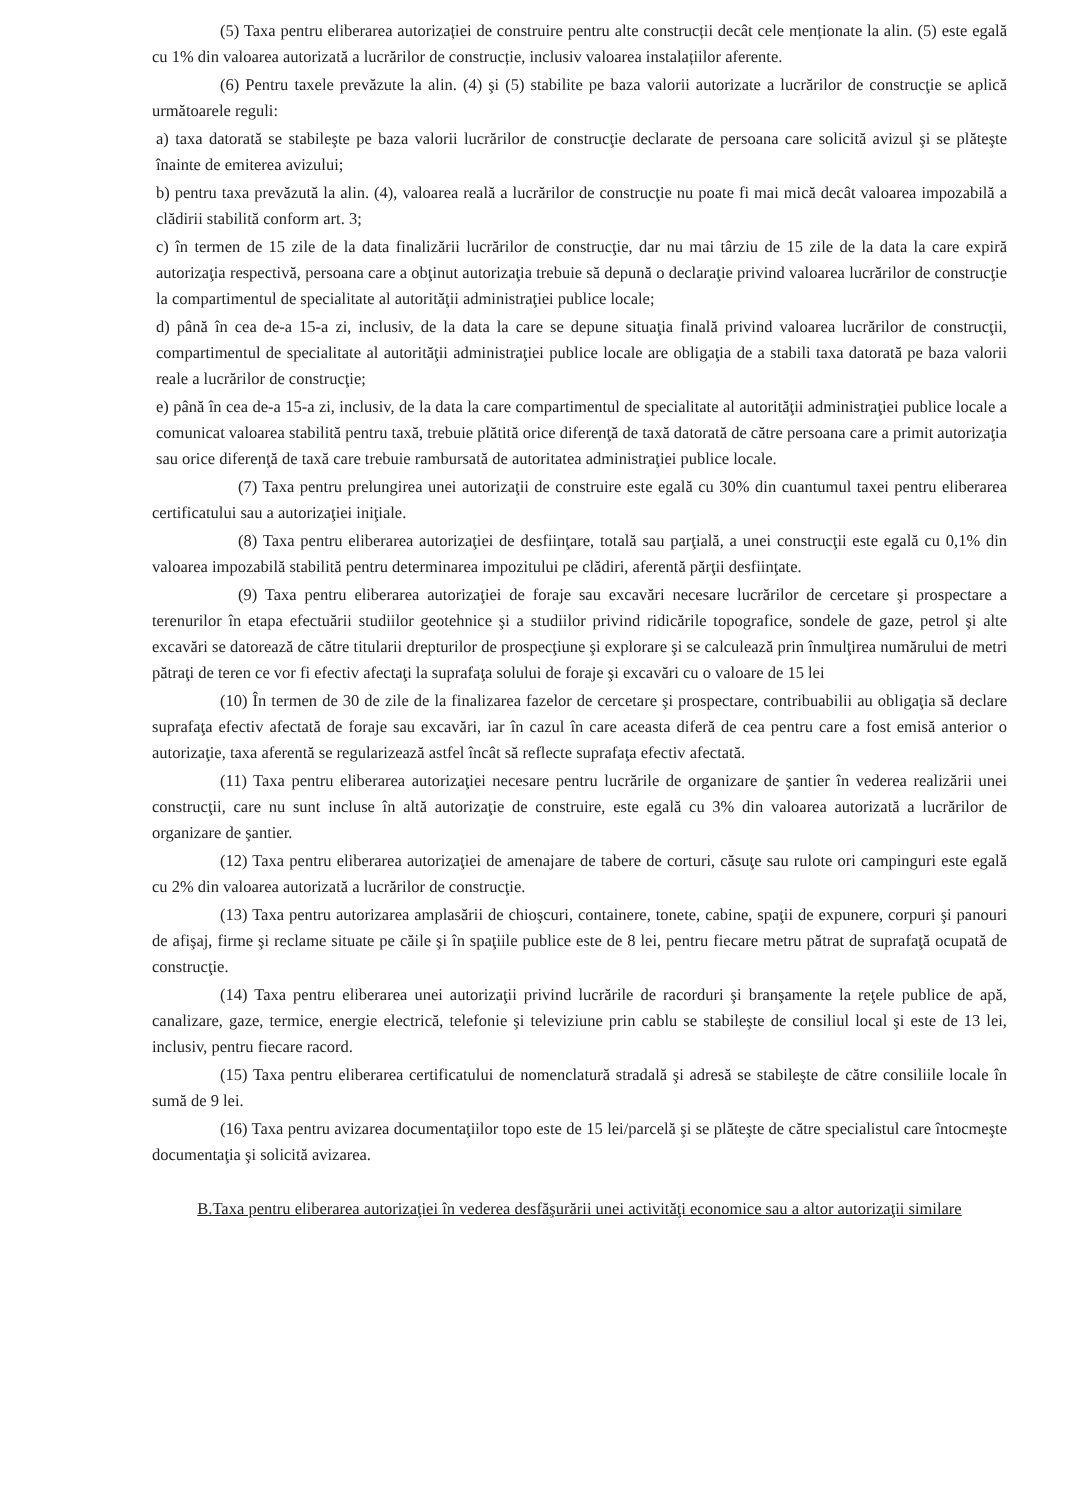(5) Taxa pentru eliberarea autorizației de construire pentru alte construcții decât cele menționate la alin. (5) este egală cu 1% din valoarea autorizată a lucrărilor de construcție, inclusiv valoarea instalațiilor aferente.
(6) Pentru taxele prevăzute la alin. (4) şi (5) stabilite pe baza valorii autorizate a lucrărilor de construcţie se aplică următoarele reguli:
a) taxa datorată se stabileşte pe baza valorii lucrărilor de construcţie declarate de persoana care solicită avizul şi se plăteşte înainte de emiterea avizului;
b) pentru taxa prevăzută la alin. (4), valoarea reală a lucrărilor de construcţie nu poate fi mai mică decât valoarea impozabilă a clădirii stabilită conform art. 3;
c) în termen de 15 zile de la data finalizării lucrărilor de construcţie, dar nu mai târziu de 15 zile de la data la care expiră autorizaţia respectivă, persoana care a obţinut autorizaţia trebuie să depună o declaraţie privind valoarea lucrărilor de construcţie la compartimentul de specialitate al autorităţii administraţiei publice locale;
d) până în cea de-a 15-a zi, inclusiv, de la data la care se depune situaţia finală privind valoarea lucrărilor de construcţii, compartimentul de specialitate al autorităţii administraţiei publice locale are obligaţia de a stabili taxa datorată pe baza valorii reale a lucrărilor de construcţie;
e) până în cea de-a 15-a zi, inclusiv, de la data la care compartimentul de specialitate al autorităţii administraţiei publice locale a comunicat valoarea stabilită pentru taxă, trebuie plătită orice diferenţă de taxă datorată de către persoana care a primit autorizaţia sau orice diferenţă de taxă care trebuie rambursată de autoritatea administraţiei publice locale.
(7) Taxa pentru prelungirea unei autorizaţii de construire este egală cu 30% din cuantumul taxei pentru eliberarea certificatului sau a autorizaţiei iniţiale.
(8) Taxa pentru eliberarea autorizaţiei de desfiinţare, totală sau parţială, a unei construcţii este egală cu 0,1% din valoarea impozabilă stabilită pentru determinarea impozitului pe clădiri, aferentă părţii desfiinţate.
(9) Taxa pentru eliberarea autorizaţiei de foraje sau excavări necesare lucrărilor de cercetare şi prospectare a terenurilor în etapa efectuării studiilor geotehnice şi a studiilor privind ridicările topografice, sondele de gaze, petrol şi alte excavări se datorează de către titularii drepturilor de prospecţiune şi explorare şi se calculează prin înmulţirea numărului de metri pătraţi de teren ce vor fi efectiv afectaţi la suprafaţa solului de foraje şi excavări cu o valoare de 15 lei
(10) În termen de 30 de zile de la finalizarea fazelor de cercetare şi prospectare, contribuabilii au obligaţia să declare suprafaţa efectiv afectată de foraje sau excavări, iar în cazul în care aceasta diferă de cea pentru care a fost emisă anterior o autorizaţie, taxa aferentă se regularizează astfel încât să reflecte suprafaţa efectiv afectată.
(11) Taxa pentru eliberarea autorizaţiei necesare pentru lucrările de organizare de şantier în vederea realizării unei construcţii, care nu sunt incluse în altă autorizaţie de construire, este egală cu 3% din valoarea autorizată a lucrărilor de organizare de şantier.
(12) Taxa pentru eliberarea autorizaţiei de amenajare de tabere de corturi, căsuţe sau rulote ori campinguri este egală cu 2% din valoarea autorizată a lucrărilor de construcţie.
(13) Taxa pentru autorizarea amplasării de chioşcuri, containere, tonete, cabine, spaţii de expunere, corpuri şi panouri de afişaj, firme şi reclame situate pe căile şi în spaţiile publice este de 8 lei, pentru fiecare metru pătrat de suprafaţă ocupată de construcţie.
(14) Taxa pentru eliberarea unei autorizaţii privind lucrările de racorduri şi branşamente la reţele publice de apă, canalizare, gaze, termice, energie electrică, telefonie şi televiziune prin cablu se stabileşte de consiliul local şi este de 13 lei, inclusiv, pentru fiecare racord.
(15) Taxa pentru eliberarea certificatului de nomenclatură stradală şi adresă se stabileşte de către consiliile locale în sumă de 9 lei.
(16) Taxa pentru avizarea documentaţiilor topo este de 15 lei/parcelă şi se plăteşte de către specialistul care întocmeşte documentaţia şi solicită avizarea.
B.Taxa pentru eliberarea autorizaţiei în vederea desfăşurării unei activităţi economice sau a altor autorizaţii similare